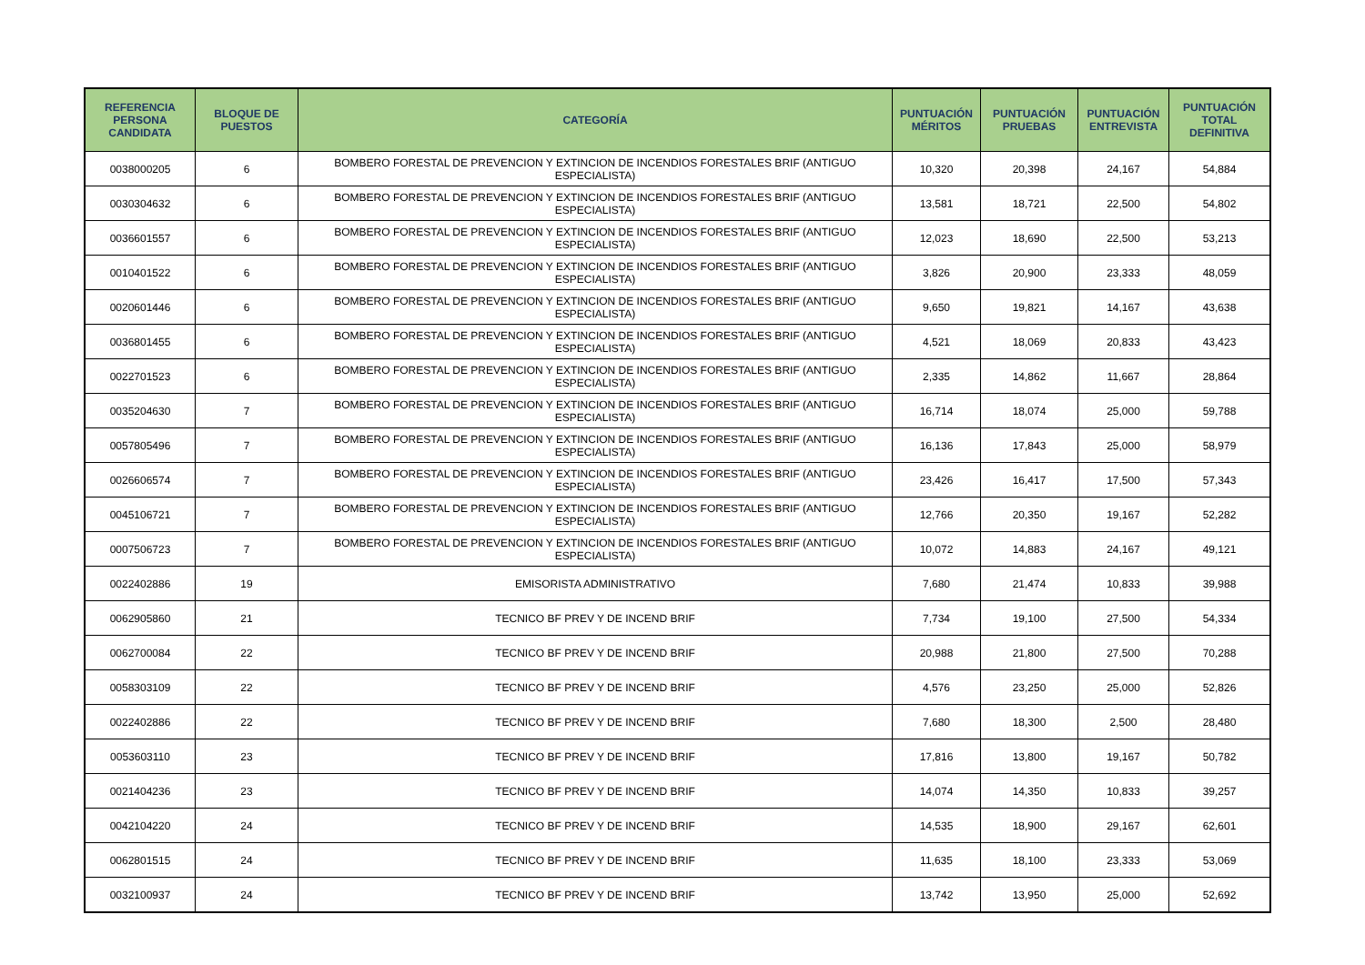| REFERENCIA PERSONA CANDIDATA | BLOQUE DE PUESTOS | CATEGORÍA | PUNTUACIÓN MÉRITOS | PUNTUACIÓN PRUEBAS | PUNTUACIÓN ENTREVISTA | PUNTUACIÓN TOTAL DEFINITIVA |
| --- | --- | --- | --- | --- | --- | --- |
| 0038000205 | 6 | BOMBERO FORESTAL DE PREVENCION Y EXTINCION DE INCENDIOS FORESTALES BRIF (ANTIGUO ESPECIALISTA) | 10,320 | 20,398 | 24,167 | 54,884 |
| 0030304632 | 6 | BOMBERO FORESTAL DE PREVENCION Y EXTINCION DE INCENDIOS FORESTALES BRIF (ANTIGUO ESPECIALISTA) | 13,581 | 18,721 | 22,500 | 54,802 |
| 0036601557 | 6 | BOMBERO FORESTAL DE PREVENCION Y EXTINCION DE INCENDIOS FORESTALES BRIF (ANTIGUO ESPECIALISTA) | 12,023 | 18,690 | 22,500 | 53,213 |
| 0010401522 | 6 | BOMBERO FORESTAL DE PREVENCION Y EXTINCION DE INCENDIOS FORESTALES BRIF (ANTIGUO ESPECIALISTA) | 3,826 | 20,900 | 23,333 | 48,059 |
| 0020601446 | 6 | BOMBERO FORESTAL DE PREVENCION Y EXTINCION DE INCENDIOS FORESTALES BRIF (ANTIGUO ESPECIALISTA) | 9,650 | 19,821 | 14,167 | 43,638 |
| 0036801455 | 6 | BOMBERO FORESTAL DE PREVENCION Y EXTINCION DE INCENDIOS FORESTALES BRIF (ANTIGUO ESPECIALISTA) | 4,521 | 18,069 | 20,833 | 43,423 |
| 0022701523 | 6 | BOMBERO FORESTAL DE PREVENCION Y EXTINCION DE INCENDIOS FORESTALES BRIF (ANTIGUO ESPECIALISTA) | 2,335 | 14,862 | 11,667 | 28,864 |
| 0035204630 | 7 | BOMBERO FORESTAL DE PREVENCION Y EXTINCION DE INCENDIOS FORESTALES BRIF (ANTIGUO ESPECIALISTA) | 16,714 | 18,074 | 25,000 | 59,788 |
| 0057805496 | 7 | BOMBERO FORESTAL DE PREVENCION Y EXTINCION DE INCENDIOS FORESTALES BRIF (ANTIGUO ESPECIALISTA) | 16,136 | 17,843 | 25,000 | 58,979 |
| 0026606574 | 7 | BOMBERO FORESTAL DE PREVENCION Y EXTINCION DE INCENDIOS FORESTALES BRIF (ANTIGUO ESPECIALISTA) | 23,426 | 16,417 | 17,500 | 57,343 |
| 0045106721 | 7 | BOMBERO FORESTAL DE PREVENCION Y EXTINCION DE INCENDIOS FORESTALES BRIF (ANTIGUO ESPECIALISTA) | 12,766 | 20,350 | 19,167 | 52,282 |
| 0007506723 | 7 | BOMBERO FORESTAL DE PREVENCION Y EXTINCION DE INCENDIOS FORESTALES BRIF (ANTIGUO ESPECIALISTA) | 10,072 | 14,883 | 24,167 | 49,121 |
| 0022402886 | 19 | EMISORISTA ADMINISTRATIVO | 7,680 | 21,474 | 10,833 | 39,988 |
| 0062905860 | 21 | TECNICO BF PREV Y DE INCEND BRIF | 7,734 | 19,100 | 27,500 | 54,334 |
| 0062700084 | 22 | TECNICO BF PREV Y DE INCEND BRIF | 20,988 | 21,800 | 27,500 | 70,288 |
| 0058303109 | 22 | TECNICO BF PREV Y DE INCEND BRIF | 4,576 | 23,250 | 25,000 | 52,826 |
| 0022402886 | 22 | TECNICO BF PREV Y DE INCEND BRIF | 7,680 | 18,300 | 2,500 | 28,480 |
| 0053603110 | 23 | TECNICO BF PREV Y DE INCEND BRIF | 17,816 | 13,800 | 19,167 | 50,782 |
| 0021404236 | 23 | TECNICO BF PREV Y DE INCEND BRIF | 14,074 | 14,350 | 10,833 | 39,257 |
| 0042104220 | 24 | TECNICO BF PREV Y DE INCEND BRIF | 14,535 | 18,900 | 29,167 | 62,601 |
| 0062801515 | 24 | TECNICO BF PREV Y DE INCEND BRIF | 11,635 | 18,100 | 23,333 | 53,069 |
| 0032100937 | 24 | TECNICO BF PREV Y DE INCEND BRIF | 13,742 | 13,950 | 25,000 | 52,692 |